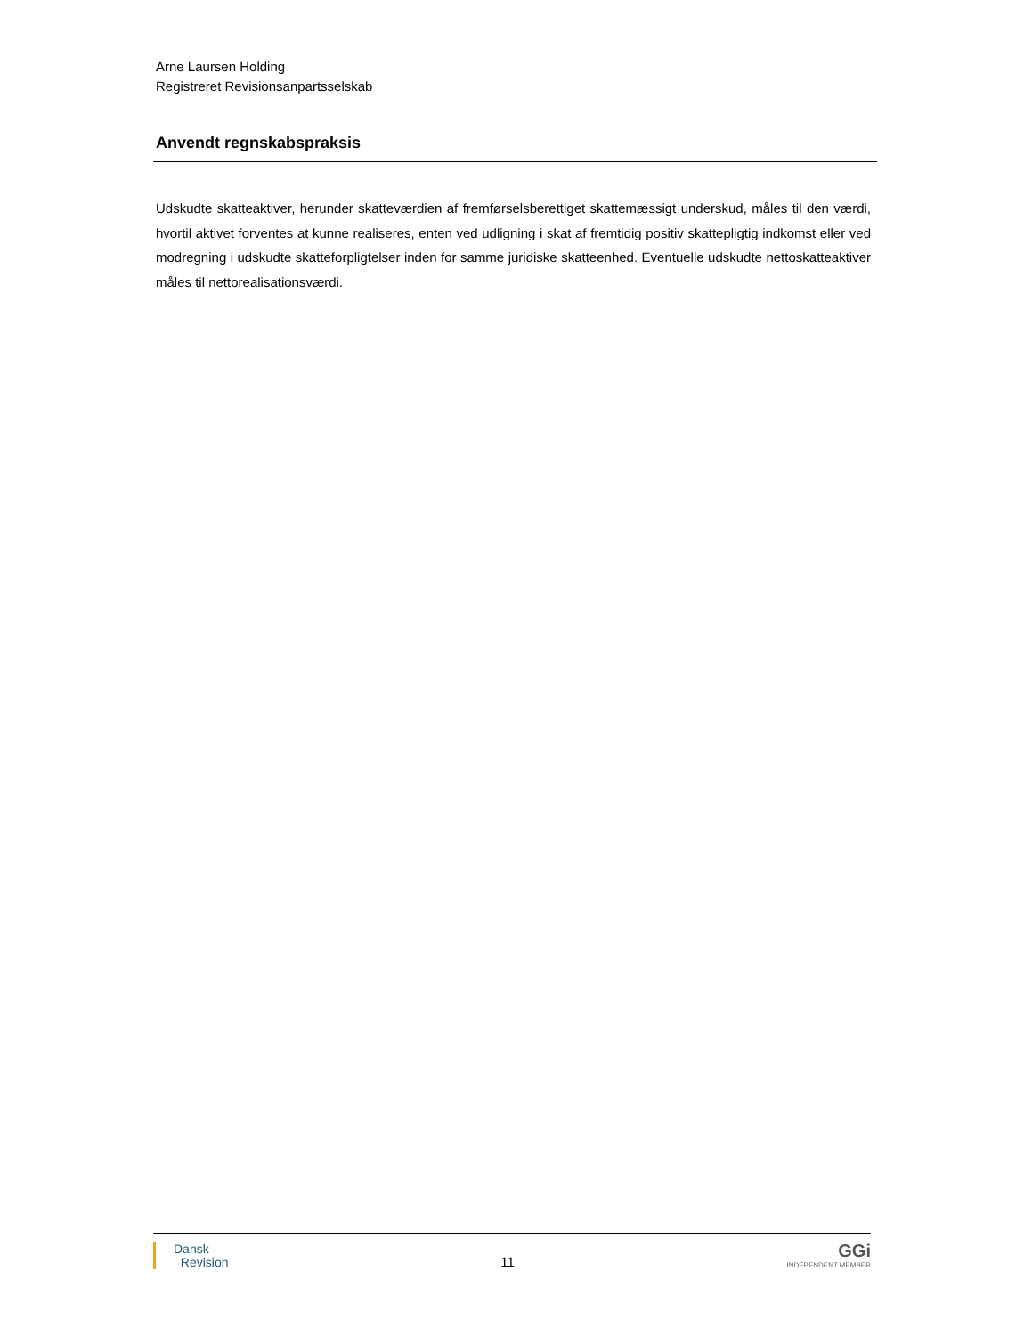Arne Laursen Holding
Registreret Revisionsanpartsselskab
Anvendt regnskabspraksis
Udskudte skatteaktiver, herunder skatteværdien af fremførselsberettiget skattemæssigt underskud, måles til den værdi, hvortil aktivet forventes at kunne realiseres, enten ved udligning i skat af fremtidig positiv skattepligtig indkomst eller ved modregning i udskudte skatteforpligtelser inden for samme juridiske skatteenhed. Eventuelle udskudte nettoskatteaktiver måles til nettorealisationsværdi.
Dansk
Revision
11
GGi
INDEPENDENT MEMBER